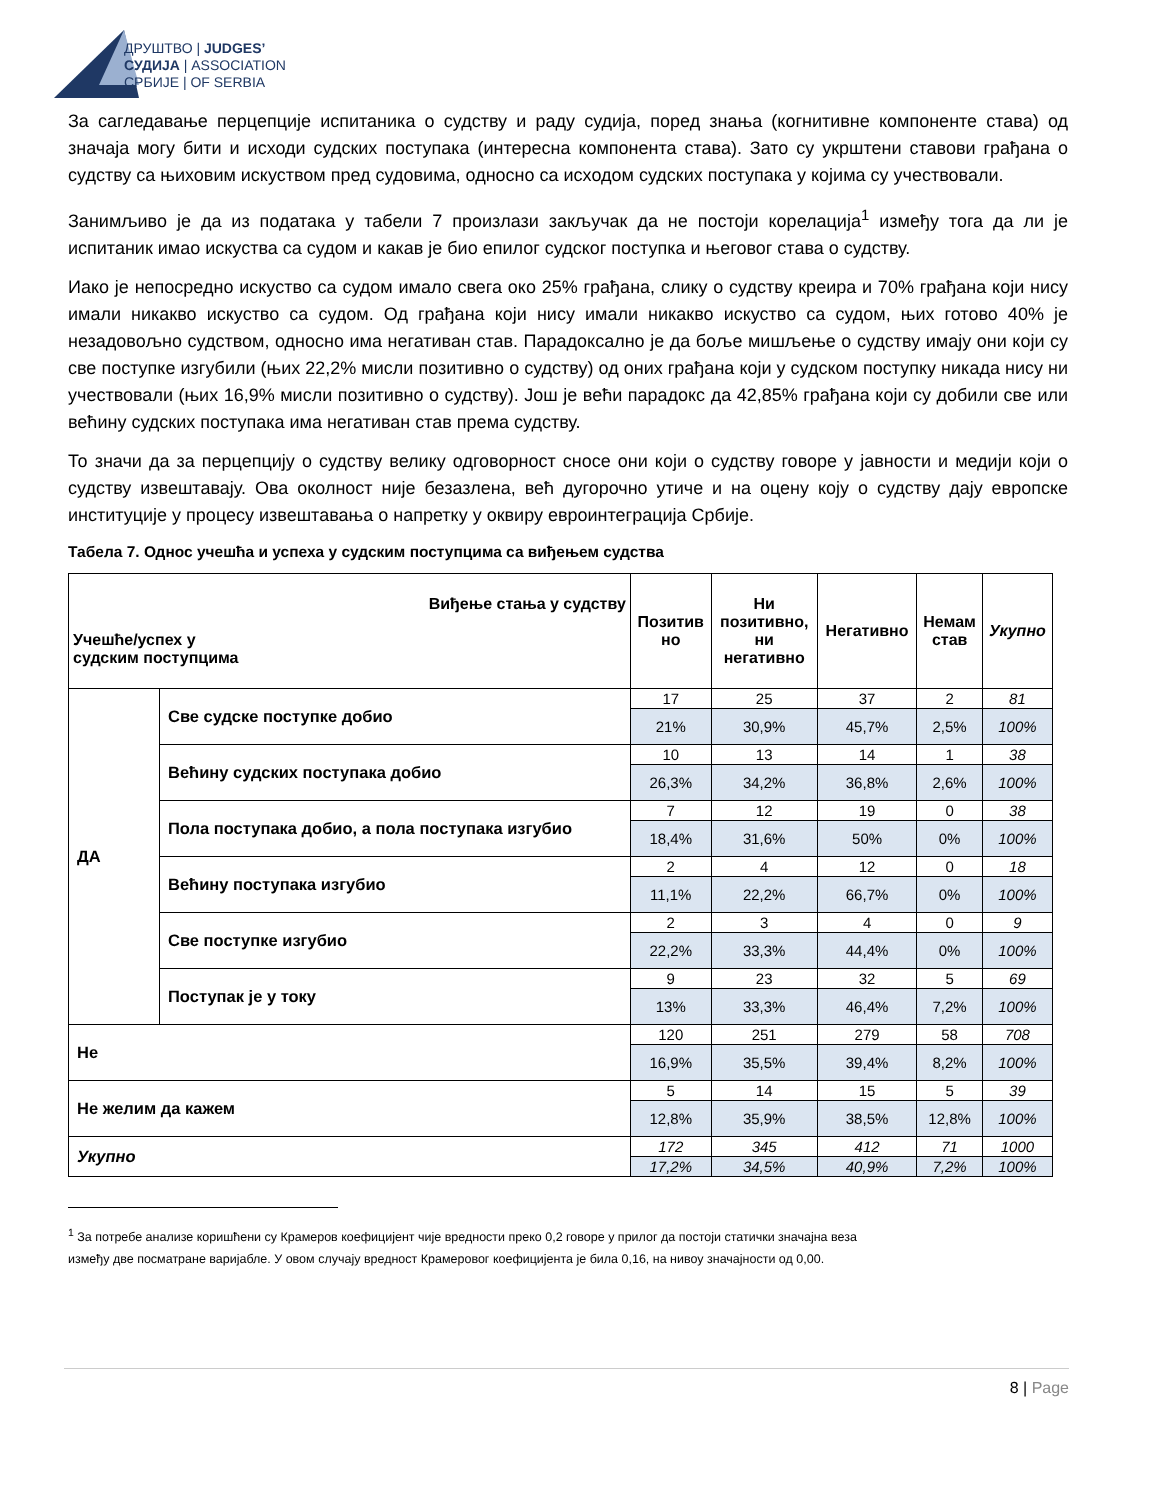ДРУШТВО | JUDGES’
СУДИЈА | ASSOCIATION
СРБИЈЕ | OF SERBIA
За сагледавање перцепције испитаника о судству и раду судија, поред знања (когнитивне компоненте става) од значаја могу бити и исходи судских поступака (интересна компонента става). Зато су укрштени ставови грађана о судству са њиховим искуством пред судовима, односно са исходом судских поступака у којима су учествовали.
Занимљиво је да из података у табели 7 произлази закључак да не постоји корелација<sup>1</sup> између тога да ли је испитаник имао искуства са судом и какав је био епилог судског поступка и његовог става о судству.
Иако је непосредно искуство са судом имало свега око 25% грађана, слику о судству креира и 70% грађана који нису имали никакво искуство са судом. Од грађана који нису имали никакво искуство са судом, њих готово 40% је незадовољно судством, односно има негативан став. Парадоксално је да боље мишљење о судству имају они који су све поступке изгубили (њих 22,2% мисли позитивно о судству) од оних грађана који у судском поступку никада нису ни учествовали (њих 16,9% мисли позитивно о судству). Још је већи парадокс да 42,85% грађана који су добили све или већину судских поступака има негативан став према судству.
То значи да за перцепцију о судству велику одговорност сносе они који о судству говоре у јавности и медији који о судству извештавају. Ова околност није безазлена, већ дугорочно утиче и на оцену коју о судству дају европске институције у процесу извештавања о напретку у оквиру евроинтеграција Србије.
Табела 7. Однос учешћа и успеха у судским поступцима са виђењем судства
| Виђење стања у судству Учешће/успех у судским поступцима | | Позитив но | Ни позитивно, ни негативно | Негативно | Немам став | Укупно |
| --- | --- | --- | --- | --- | --- | --- |
| ДА | Све судске поступке добио | 17 | 25 | 37 | 2 | 81 |
| | | 21% | 30,9% | 45,7% | 2,5% | 100% |
| | Већину судских поступака добио | 10 | 13 | 14 | 1 | 38 |
| | | 26,3% | 34,2% | 36,8% | 2,6% | 100% |
| | Пола поступака добио, а пола поступака изгубио | 7 | 12 | 19 | 0 | 38 |
| | | 18,4% | 31,6% | 50% | 0% | 100% |
| | Већину поступака изгубио | 2 | 4 | 12 | 0 | 18 |
| | | 11,1% | 22,2% | 66,7% | 0% | 100% |
| | Све поступке изгубио | 2 | 3 | 4 | 0 | 9 |
| | | 22,2% | 33,3% | 44,4% | 0% | 100% |
| | Поступак је у току | 9 | 23 | 32 | 5 | 69 |
| | | 13% | 33,3% | 46,4% | 7,2% | 100% |
| Не | | 120 | 251 | 279 | 58 | 708 |
| | | 16,9% | 35,5% | 39,4% | 8,2% | 100% |
| Не желим да кажем | | 5 | 14 | 15 | 5 | 39 |
| | | 12,8% | 35,9% | 38,5% | 12,8% | 100% |
| Укупно | | 172 | 345 | 412 | 71 | 1000 |
| | | 17,2% | 34,5% | 40,9% | 7,2% | 100% |
<sup>1</sup> За потребе анализе коришћени су Крамеров коефицијент чије вредности преко 0,2 говоре у прилог да постоји статички значајна веза
између две посматране варијабле. У овом случају вредност Крамеровог коефицијента је била 0,16, на нивоу значајности од 0,00.
8 | Page